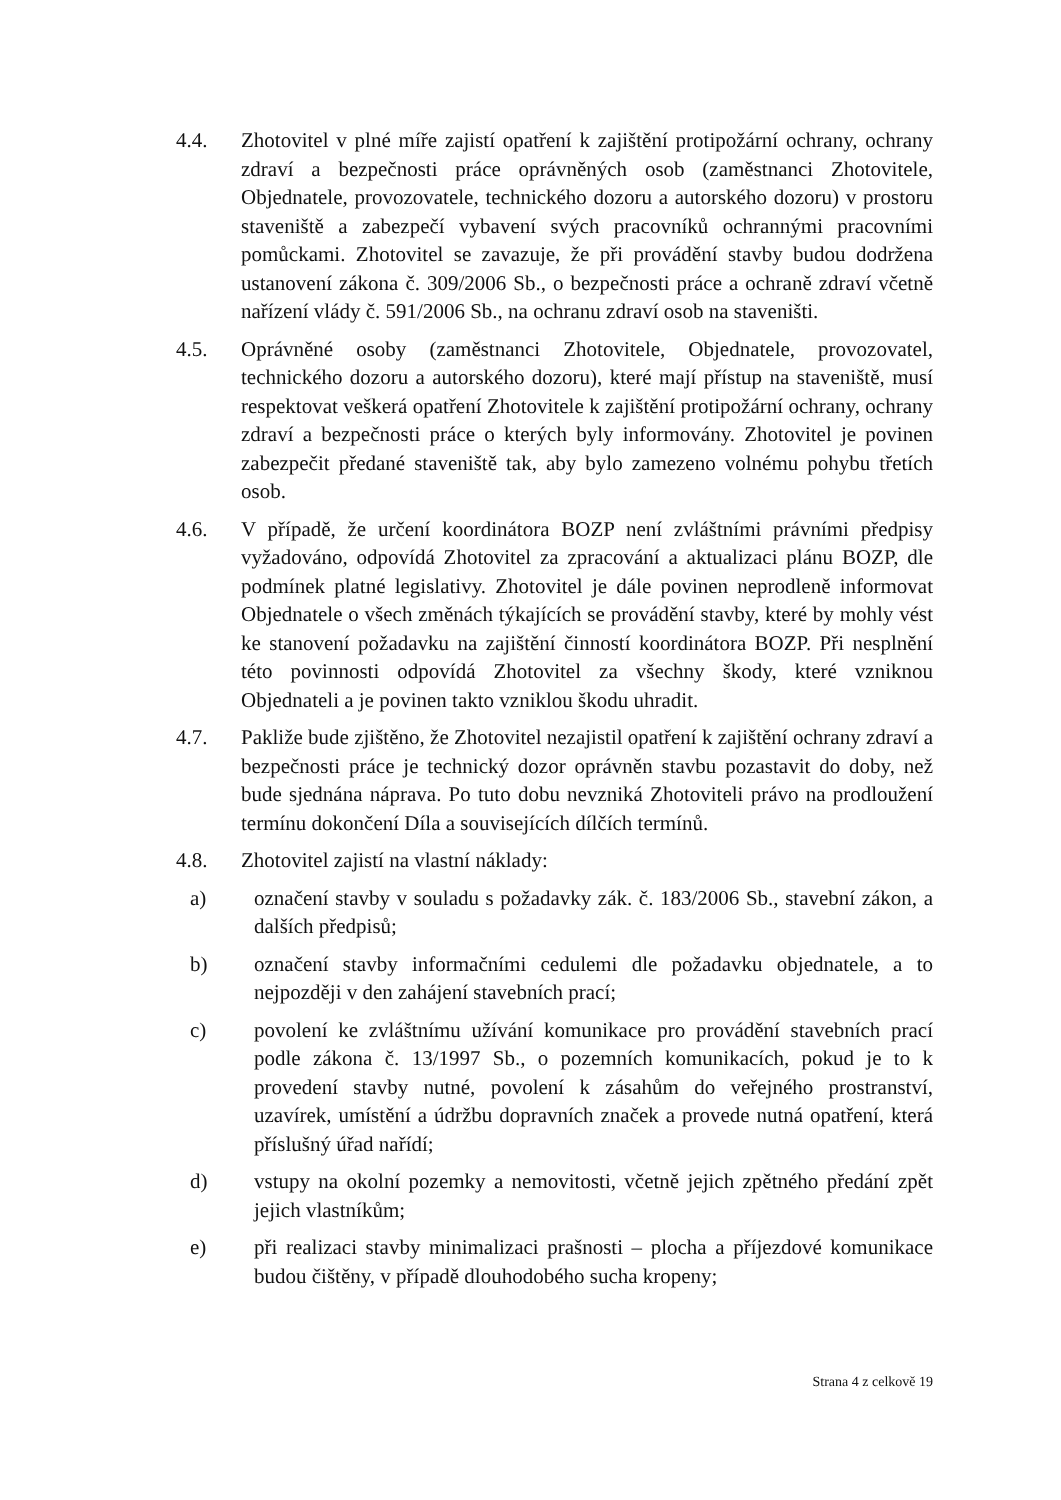4.4. Zhotovitel v plné míře zajistí opatření k zajištění protipožární ochrany, ochrany zdraví a bezpečnosti práce oprávněných osob (zaměstnanci Zhotovitele, Objednatele, provozovatele, technického dozoru a autorského dozoru) v prostoru staveniště a zabezpečí vybavení svých pracovníků ochrannými pracovními pomůckami. Zhotovitel se zavazuje, že při provádění stavby budou dodržena ustanovení zákona č. 309/2006 Sb., o bezpečnosti práce a ochraně zdraví včetně nařízení vlády č. 591/2006 Sb., na ochranu zdraví osob na staveništi.
4.5. Oprávněné osoby (zaměstnanci Zhotovitele, Objednatele, provozovatel, technického dozoru a autorského dozoru), které mají přístup na staveniště, musí respektovat veškerá opatření Zhotovitele k zajištění protipožární ochrany, ochrany zdraví a bezpečnosti práce o kterých byly informovány. Zhotovitel je povinen zabezpečit předané staveniště tak, aby bylo zamezeno volnému pohybu třetích osob.
4.6. V případě, že určení koordinátora BOZP není zvláštními právními předpisy vyžadováno, odpovídá Zhotovitel za zpracování a aktualizaci plánu BOZP, dle podmínek platné legislativy. Zhotovitel je dále povinen neprodleně informovat Objednatele o všech změnách týkajících se provádění stavby, které by mohly vést ke stanovení požadavku na zajištění činností koordinátora BOZP. Při nesplnění této povinnosti odpovídá Zhotovitel za všechny škody, které vzniknou Objednateli a je povinen takto vzniklou škodu uhradit.
4.7. Pakliže bude zjištěno, že Zhotovitel nezajistil opatření k zajištění ochrany zdraví a bezpečnosti práce je technický dozor oprávněn stavbu pozastavit do doby, než bude sjednána náprava. Po tuto dobu nevzniká Zhotoviteli právo na prodloužení termínu dokončení Díla a souvisejících dílčích termínů.
4.8. Zhotovitel zajistí na vlastní náklady:
a) označení stavby v souladu s požadavky zák. č. 183/2006 Sb., stavební zákon, a dalších předpisů;
b) označení stavby informačními cedulemi dle požadavku objednatele, a to nejpozději v den zahájení stavebních prací;
c) povolení ke zvláštnímu užívání komunikace pro provádění stavebních prací podle zákona č. 13/1997 Sb., o pozemních komunikacích, pokud je to k provedení stavby nutné, povolení k zásahům do veřejného prostranství, uzavírek, umístění a údržbu dopravních značek a provede nutná opatření, která příslušný úřad nařídí;
d) vstupy na okolní pozemky a nemovitosti, včetně jejich zpětného předání zpět jejich vlastníkům;
e) při realizaci stavby minimalizaci prašnosti – plocha a příjezdové komunikace budou čištěny, v případě dlouhodobého sucha kropeny;
Strana 4 z celkově 19